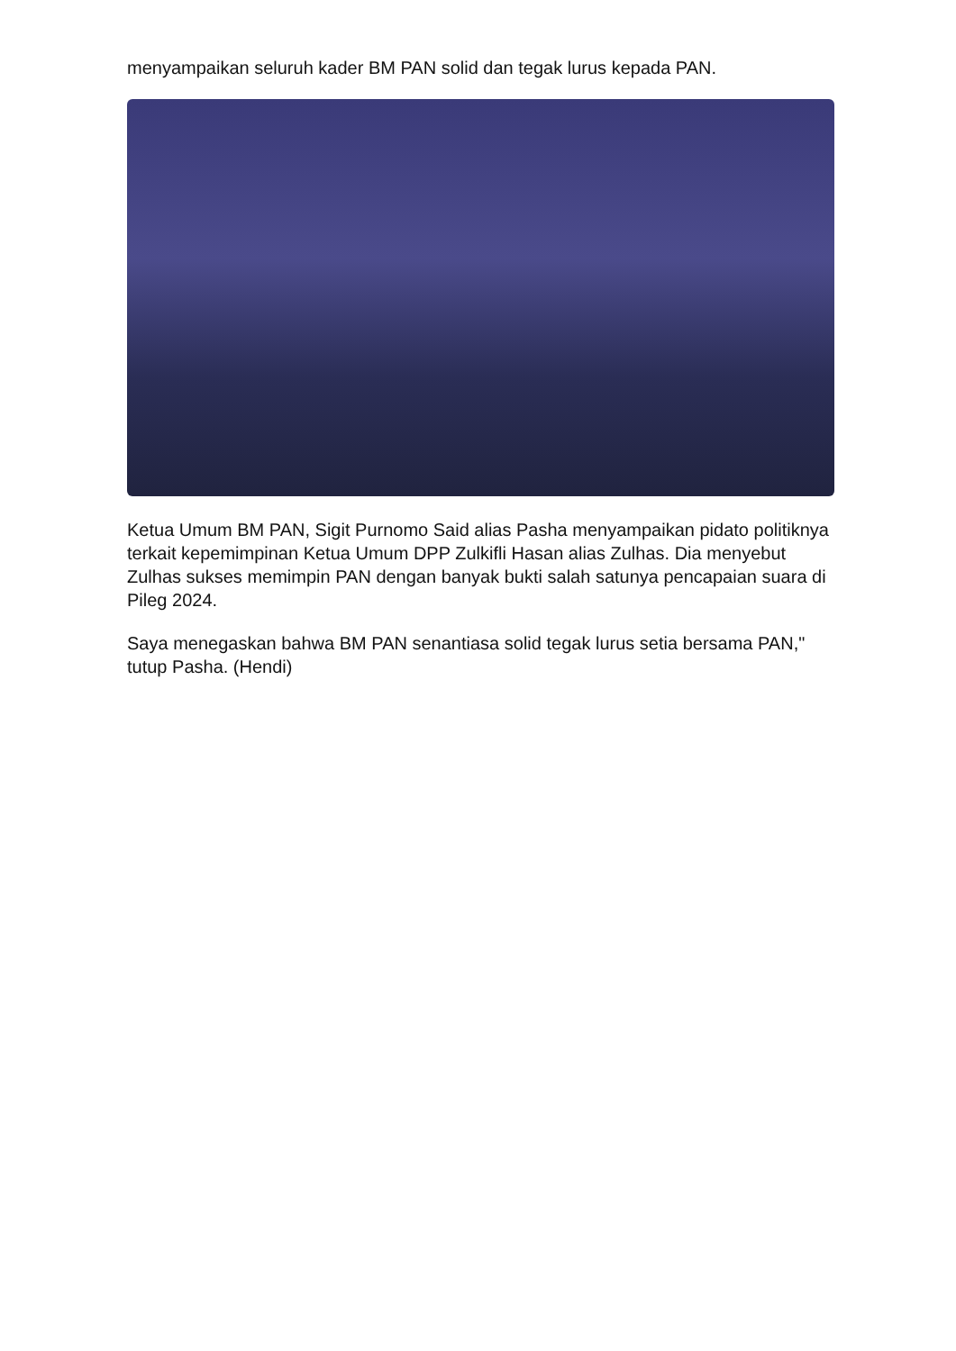menyampaikan seluruh kader BM PAN solid dan tegak lurus kepada PAN.
Ketua Umum BM PAN, Sigit Purnomo Said alias Pasha menyampaikan pidato politiknya terkait kepemimpinan Ketua Umum DPP Zulkifli Hasan alias Zulhas. Dia menyebut Zulhas sukses memimpin PAN dengan banyak bukti salah satunya pencapaian suara di Pileg 2024.
Saya menegaskan bahwa BM PAN senantiasa solid tegak lurus setia bersama PAN," tutup Pasha. (Hendi)